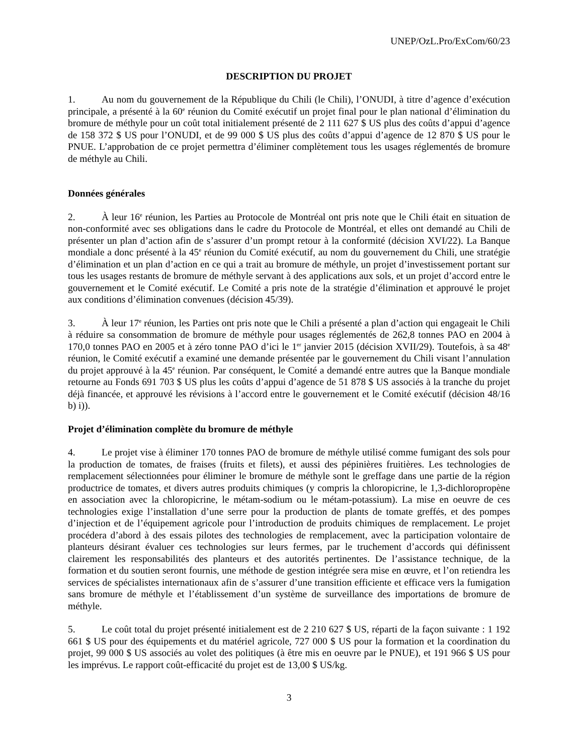UNEP/OzL.Pro/ExCom/60/23
DESCRIPTION DU PROJET
1. Au nom du gouvernement de la République du Chili (le Chili), l’ONUDI, à titre d’agence d’exécution principale, a présenté à la 60<sup>e</sup> réunion du Comité exécutif un projet final pour le plan national d’élimination du bromure de méthyle pour un coût total initialement présenté de 2 111 627 $ US plus des coûts d’appui d’agence de 158 372 $ US pour l’ONUDI, et de 99 000 $ US plus des coûts d’appui d’agence de 12 870 $ US pour le PNUE. L’approbation de ce projet permettra d’éliminer complètement tous les usages réglementés de bromure de méthyle au Chili.
Données générales
2. À leur 16<sup>e</sup> réunion, les Parties au Protocole de Montréal ont pris note que le Chili était en situation de non-conformité avec ses obligations dans le cadre du Protocole de Montréal, et elles ont demandé au Chili de présenter un plan d’action afin de s’assurer d’un prompt retour à la conformité (décision XVI/22). La Banque mondiale a donc présenté à la 45<sup>e</sup> réunion du Comité exécutif, au nom du gouvernement du Chili, une stratégie d’élimination et un plan d’action en ce qui a trait au bromure de méthyle, un projet d’investissement portant sur tous les usages restants de bromure de méthyle servant à des applications aux sols, et un projet d’accord entre le gouvernement et le Comité exécutif. Le Comité a pris note de la stratégie d’élimination et approuvé le projet aux conditions d’élimination convenues (décision 45/39).
3. À leur 17<sup>e</sup> réunion, les Parties ont pris note que le Chili a présenté a plan d’action qui engageait le Chili à réduire sa consommation de bromure de méthyle pour usages réglementés de 262,8 tonnes PAO en 2004 à 170,0 tonnes PAO en 2005 et à zéro tonne PAO d’ici le 1<sup>er</sup> janvier 2015 (décision XVII/29). Toutefois, à sa 48<sup>e</sup> réunion, le Comité exécutif a examiné une demande présentée par le gouvernement du Chili visant l’annulation du projet approuvé à la 45<sup>e</sup> réunion. Par conséquent, le Comité a demandé entre autres que la Banque mondiale retourne au Fonds 691 703 $ US plus les coûts d’appui d’agence de 51 878 $ US associés à la tranche du projet déjà financée, et approuvé les révisions à l’accord entre le gouvernement et le Comité exécutif (décision 48/16 b) i)).
Projet d’élimination complète du bromure de méthyle
4. Le projet vise à éliminer 170 tonnes PAO de bromure de méthyle utilisé comme fumigant des sols pour la production de tomates, de fraises (fruits et filets), et aussi des pépinières fruitières. Les technologies de remplacement sélectionnées pour éliminer le bromure de méthyle sont le greffage dans une partie de la région productrice de tomates, et divers autres produits chimiques (y compris la chloropicrine, le 1,3-dichloropropène en association avec la chloropicrine, le métam-sodium ou le métam-potassium). La mise en oeuvre de ces technologies exige l’installation d’une serre pour la production de plants de tomate greffés, et des pompes d’injection et de l’équipement agricole pour l’introduction de produits chimiques de remplacement. Le projet procédera d’abord à des essais pilotes des technologies de remplacement, avec la participation volontaire de planteurs désirant évaluer ces technologies sur leurs fermes, par le truchement d’accords qui définissent clairement les responsabilités des planteurs et des autorités pertinentes. De l’assistance technique, de la formation et du soutien seront fournis, une méthode de gestion intégrée sera mise en œuvre, et l’on retiendra les services de spécialistes internationaux afin de s’assurer d’une transition efficiente et efficace vers la fumigation sans bromure de méthyle et l’établissement d’un système de surveillance des importations de bromure de méthyle.
5. Le coût total du projet présenté initialement est de 2 210 627 $ US, réparti de la façon suivante : 1 192 661 $ US pour des équipements et du matériel agricole, 727 000 $ US pour la formation et la coordination du projet, 99 000 $ US associés au volet des politiques (à être mis en oeuvre par le PNUE), et 191 966 $ US pour les imprévus. Le rapport coût-efficacité du projet est de 13,00 $ US/kg.
3